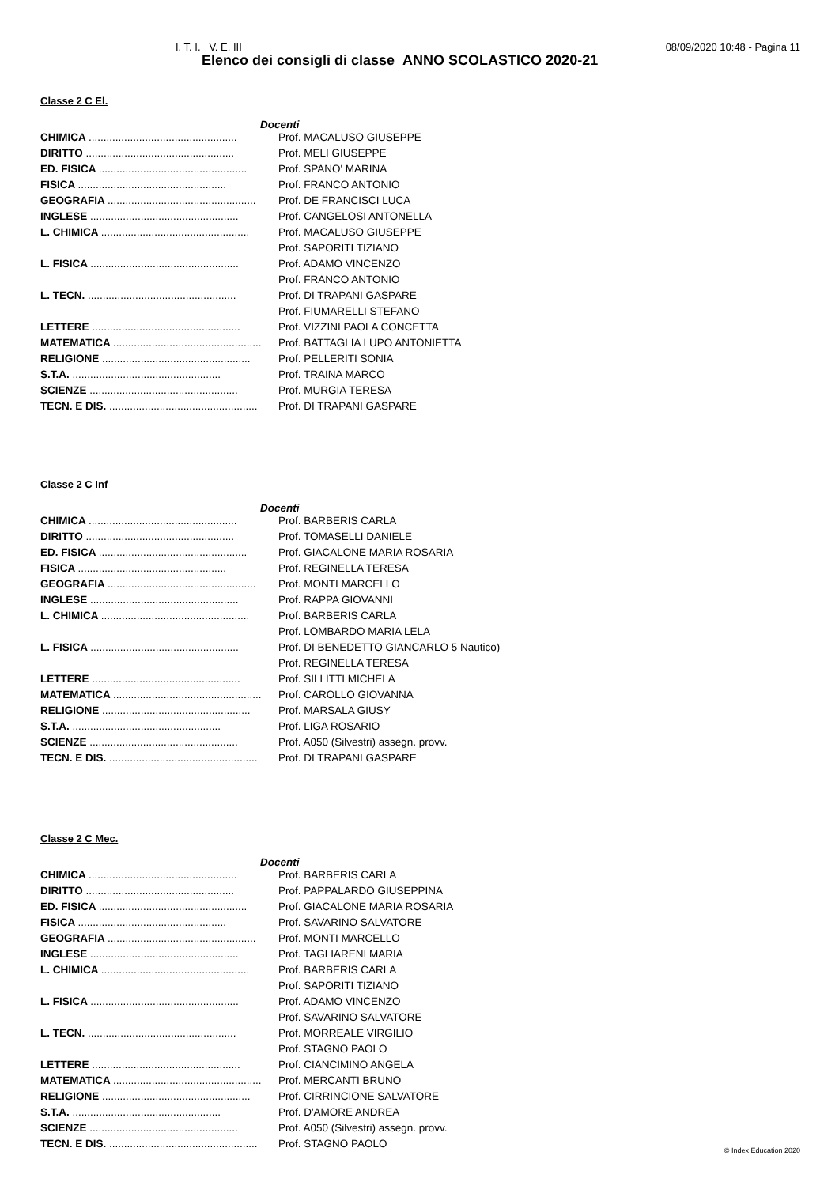I. T. I. V. E. III 08/09/2020 10:48 - Pagina 11
Elenco dei consigli di classe ANNO SCOLASTICO 2020-21
Classe 2 C El.
| Docenti | |
| --- | --- |
| CHIMICA .................................................. | Prof. MACALUSO GIUSEPPE |
| DIRITTO .................................................. | Prof. MELI GIUSEPPE |
| ED. FISICA .................................................. | Prof. SPANO' MARINA |
| FISICA .................................................. | Prof. FRANCO ANTONIO |
| GEOGRAFIA .................................................. | Prof. DE FRANCISCI LUCA |
| INGLESE .................................................. | Prof. CANGELOSI ANTONELLA |
| L. CHIMICA .................................................. | Prof. MACALUSO GIUSEPPE |
| | Prof. SAPORITI TIZIANO |
| L. FISICA .................................................. | Prof. ADAMO VINCENZO |
| | Prof. FRANCO ANTONIO |
| L. TECN. .................................................. | Prof. DI TRAPANI GASPARE |
| | Prof. FIUMARELLI STEFANO |
| LETTERE .................................................. | Prof. VIZZINI PAOLA CONCETTA |
| MATEMATICA .................................................. | Prof. BATTAGLIA LUPO ANTONIETTA |
| RELIGIONE .................................................. | Prof. PELLERITI SONIA |
| S.T.A. .................................................. | Prof. TRAINA MARCO |
| SCIENZE .................................................. | Prof. MURGIA TERESA |
| TECN. E DIS. .................................................. | Prof. DI TRAPANI GASPARE |
Classe 2 C Inf
| Docenti | |
| --- | --- |
| CHIMICA .................................................. | Prof. BARBERIS CARLA |
| DIRITTO .................................................. | Prof. TOMASELLI DANIELE |
| ED. FISICA .................................................. | Prof. GIACALONE MARIA ROSARIA |
| FISICA .................................................. | Prof. REGINELLA TERESA |
| GEOGRAFIA .................................................. | Prof. MONTI MARCELLO |
| INGLESE .................................................. | Prof. RAPPA GIOVANNI |
| L. CHIMICA .................................................. | Prof. BARBERIS CARLA |
| | Prof. LOMBARDO MARIA LELA |
| L. FISICA .................................................. | Prof. DI BENEDETTO GIANCARLO 5 Nautico) |
| | Prof. REGINELLA TERESA |
| LETTERE .................................................. | Prof. SILLITTI MICHELA |
| MATEMATICA .................................................. | Prof. CAROLLO GIOVANNA |
| RELIGIONE .................................................. | Prof. MARSALA GIUSY |
| S.T.A. .................................................. | Prof. LIGA ROSARIO |
| SCIENZE .................................................. | Prof. A050 (Silvestri) assegn. provv. |
| TECN. E DIS. .................................................. | Prof. DI TRAPANI GASPARE |
Classe 2 C Mec.
| Docenti | |
| --- | --- |
| CHIMICA .................................................. | Prof. BARBERIS CARLA |
| DIRITTO .................................................. | Prof. PAPPALARDO GIUSEPPINA |
| ED. FISICA .................................................. | Prof. GIACALONE MARIA ROSARIA |
| FISICA .................................................. | Prof. SAVARINO SALVATORE |
| GEOGRAFIA .................................................. | Prof. MONTI MARCELLO |
| INGLESE .................................................. | Prof. TAGLIARENI MARIA |
| L. CHIMICA .................................................. | Prof. BARBERIS CARLA |
| | Prof. SAPORITI TIZIANO |
| L. FISICA .................................................. | Prof. ADAMO VINCENZO |
| | Prof. SAVARINO SALVATORE |
| L. TECN. .................................................. | Prof. MORREALE VIRGILIO |
| | Prof. STAGNO PAOLO |
| LETTERE .................................................. | Prof. CIANCIMINO ANGELA |
| MATEMATICA .................................................. | Prof. MERCANTI BRUNO |
| RELIGIONE .................................................. | Prof. CIRRINCIONE SALVATORE |
| S.T.A. .................................................. | Prof. D'AMORE ANDREA |
| SCIENZE .................................................. | Prof. A050 (Silvestri) assegn. provv. |
| TECN. E DIS. .................................................. | Prof. STAGNO PAOLO |
© Index Education 2020